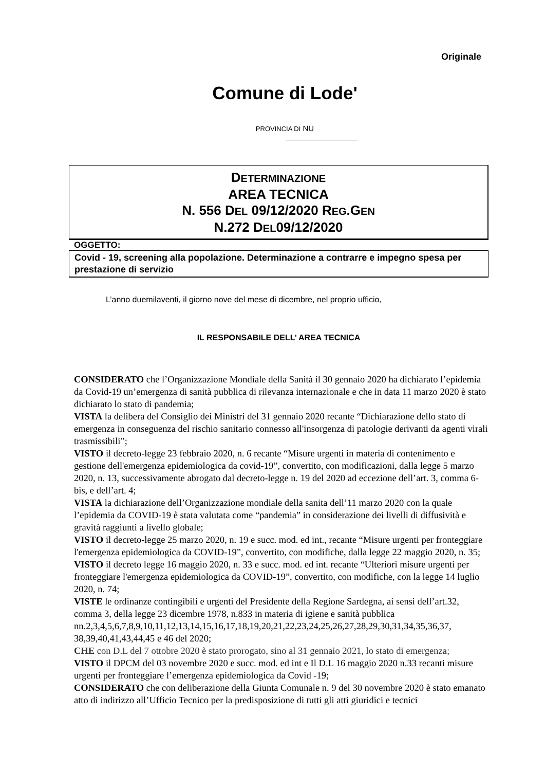Originale
Comune di Lode'
PROVINCIA DI NU
DETERMINAZIONE
AREA TECNICA
N. 556 DEL 09/12/2020 REG.GEN
N.272 DEL09/12/2020
OGGETTO:
Covid - 19, screening alla popolazione. Determinazione a contrarre e impegno spesa per prestazione di servizio
L’anno duemilaventi, il giorno nove del mese di dicembre, nel proprio ufficio,
IL RESPONSABILE DELL’ AREA TECNICA
CONSIDERATO che l’Organizzazione Mondiale della Sanità il 30 gennaio 2020 ha dichiarato l’epidemia da Covid-19 un’emergenza di sanità pubblica di rilevanza internazionale e che in data 11 marzo 2020 è stato dichiarato lo stato di pandemia;
VISTA la delibera del Consiglio dei Ministri del 31 gennaio 2020 recante “Dichiarazione dello stato di emergenza in conseguenza del rischio sanitario connesso all'insorgenza di patologie derivanti da agenti virali trasmissibili”;
VISTO il decreto-legge 23 febbraio 2020, n. 6 recante “Misure urgenti in materia di contenimento e gestione dell'emergenza epidemiologica da covid-19”, convertito, con modificazioni, dalla legge 5 marzo 2020, n. 13, successivamente abrogato dal decreto-legge n. 19 del 2020 ad eccezione dell’art. 3, comma 6- bis, e dell’art. 4;
VISTA la dichiarazione dell’Organizzazione mondiale della sanita dell’11 marzo 2020 con la quale l’epidemia da COVID-19 è stata valutata come “pandemia” in considerazione dei livelli di diffusività e gravità raggiunti a livello globale;
VISTO il decreto-legge 25 marzo 2020, n. 19 e succ. mod. ed int., recante “Misure urgenti per fronteggiare l'emergenza epidemiologica da COVID-19”, convertito, con modifiche, dalla legge 22 maggio 2020, n. 35;
VISTO il decreto legge 16 maggio 2020, n. 33 e succ. mod. ed int. recante “Ulteriori misure urgenti per fronteggiare l'emergenza epidemiologica da COVID-19”, convertito, con modifiche, con la legge 14 luglio 2020, n. 74;
VISTE le ordinanze contingibili e urgenti del Presidente della Regione Sardegna, ai sensi dell’art.32, comma 3, della legge 23 dicembre 1978, n.833 in materia di igiene e sanità pubblica nn.2,3,4,5,6,7,8,9,10,11,12,13,14,15,16,17,18,19,20,21,22,23,24,25,26,27,28,29,30,31,34,35,36,37, 38,39,40,41,43,44,45 e 46 del 2020;
CHE con D.L del 7 ottobre 2020 è stato prorogato, sino al 31 gennaio 2021, lo stato di emergenza;
VISTO il DPCM del 03 novembre 2020 e succ. mod. ed int e Il D.L 16 maggio 2020 n.33 recanti misure urgenti per fronteggiare l’emergenza epidemiologica da Covid -19;
CONSIDERATO che con deliberazione della Giunta Comunale n. 9 del 30 novembre 2020 è stato emanato atto di indirizzo all’Ufficio Tecnico per la predisposizione di tutti gli atti giuridici e tecnici